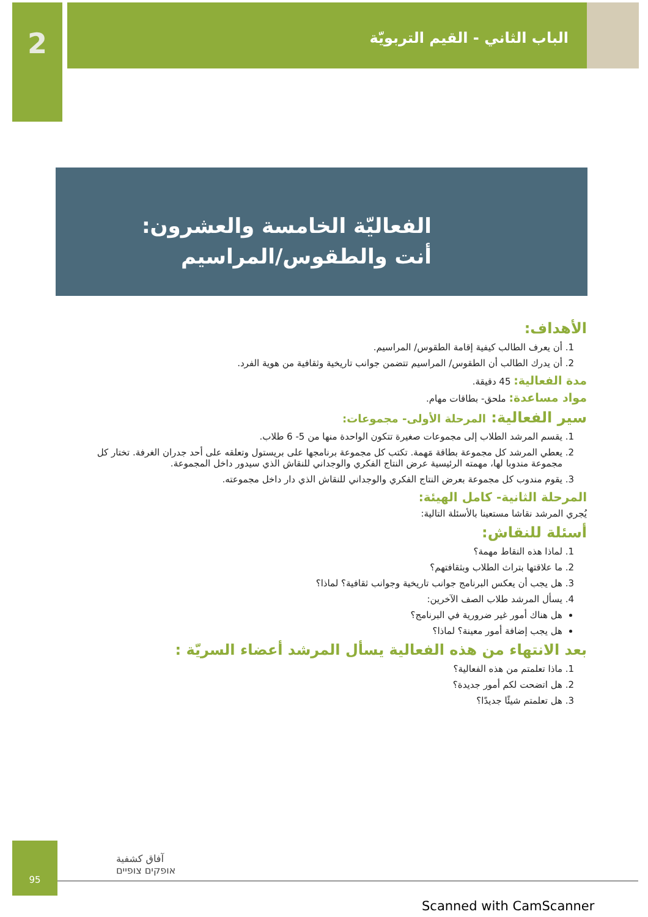2
الباب الثاني - القيم التربويّة
الفعاليّة الخامسة والعشرون:
أنت والطقوس/المراسيم
الأهداف:
1. أن يعرف الطالب كيفية إقامة الطقوس/ المراسيم.
2. أن يدرك الطالب أن الطقوس/ المراسيم تتضمن جوانب تاريخية وثقافية من هوية الفرد.
مدة الفعالية: 45 دقيقة.
مواد مساعدة: ملحق- بطاقات مهام.
سير الفعالية: المرحلة الأولى- مجموعات:
1. يقسم المرشد الطلاب إلى مجموعات صغيرة تتكون الواحدة منها من 5- 6 طلاب.
2. يعطي المرشد كل مجموعة بطاقة مَهمة. تكتب كل مجموعة برنامجها على بريستول وتعلقه على أحد جدران الغرفة. تختار كل مجموعة مندوبا لها، مهمته الرئيسية عرض النتاج الفكري والوجداني للنقاش الذي سيدور داخل المجموعة.
3. يقوم مندوب كل مجموعة بعرض النتاج الفكري والوجداني للنقاش الذي دار داخل مجموعته.
المرحلة الثانية- كامل الهيئة:
يُجري المرشد نقاشا مستعينا بالأسئلة التالية:
أسئلة للنقاش:
1. لماذا هذه النقاط مهمة؟
2. ما علاقتها بتراث الطلاب وبثقافتهم؟
3. هل يجب أن يعكس البرنامج جوانب تاريخية وجوانب ثقافية؟ لماذا؟
4. يسأل المرشد طلاب الصف الآخرين:
هل هناك أمور غير ضرورية في البرنامج؟
هل يجب إضافة أمور معينة؟ لماذا؟
بعد الانتهاء من هذه الفعالية يسأل المرشد أعضاء السريّة :
1. ماذا تعلمتم من هذه الفعالية؟
2. هل اتضحت لكم أمور جديدة؟
3. هل تعلمتم شيئًا جديدًا؟
95
آفاق كشفية
אופקים צופיים
Scanned with CamScanner